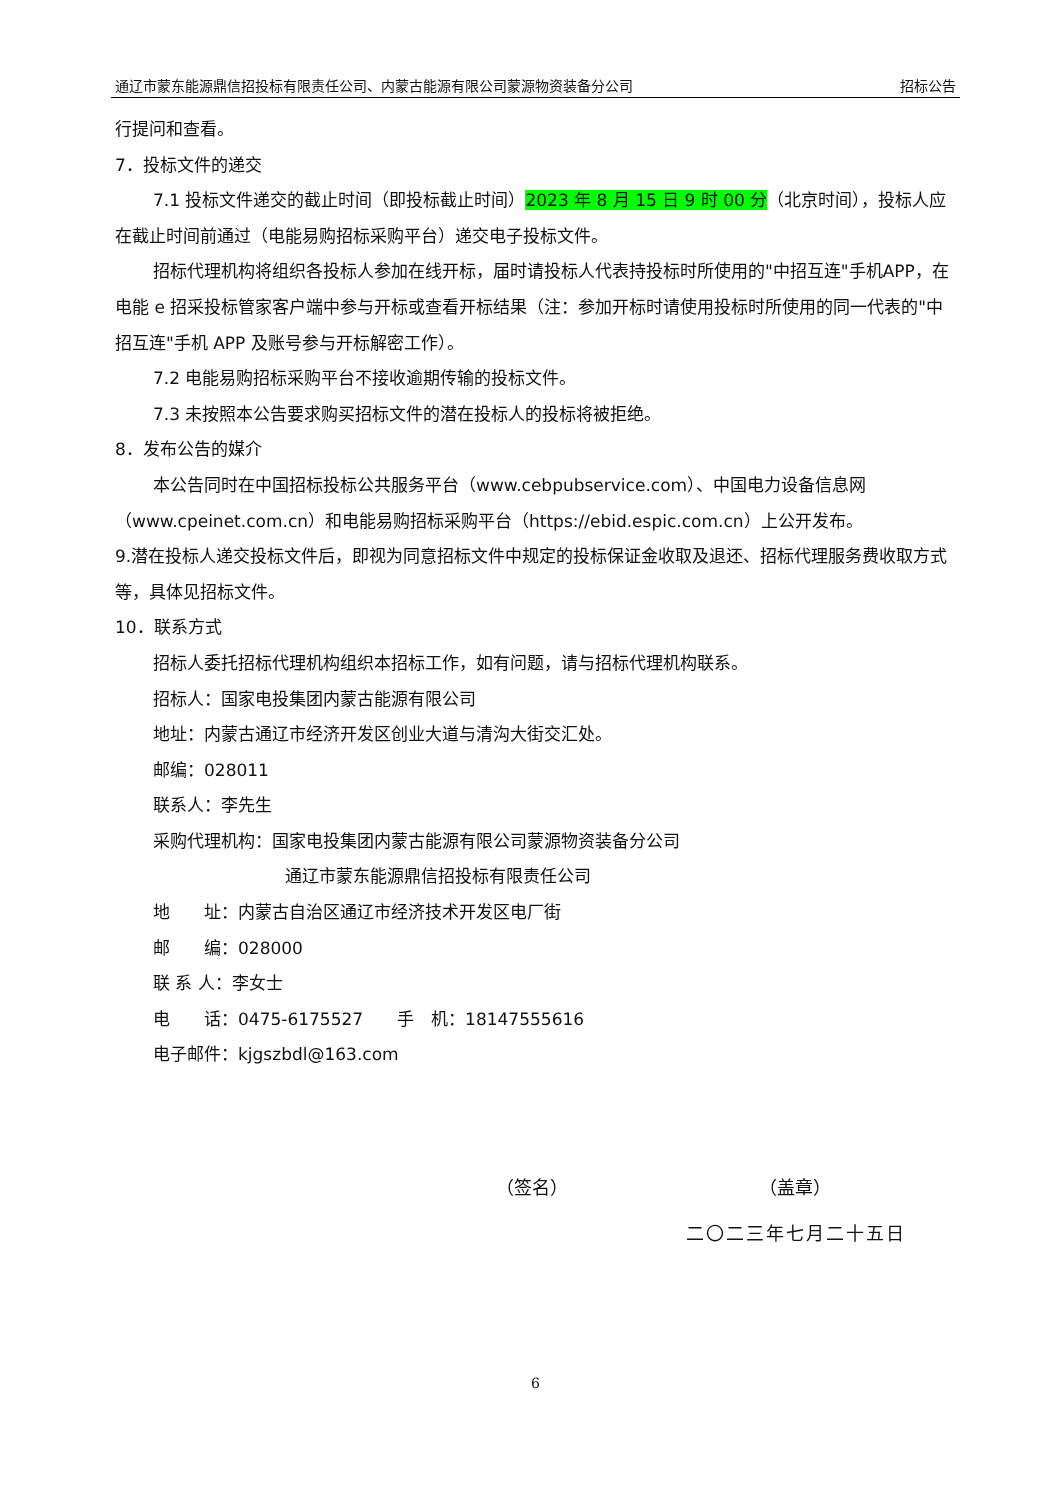通辽市蒙东能源鼎信招投标有限责任公司、内蒙古能源有限公司蒙源物资装备分公司 招标公告
行提问和查看。
7．投标文件的递交
7.1 投标文件递交的截止时间（即投标截止时间）2023 年 8 月 15 日 9 时 00 分（北京时间），投标人应在截止时间前通过（电能易购招标采购平台）递交电子投标文件。
招标代理机构将组织各投标人参加在线开标，届时请投标人代表持投标时所使用的"中招互连"手机APP，在电能 e 招采投标管家客户端中参与开标或查看开标结果（注：参加开标时请使用投标时所使用的同一代表的"中招互连"手机 APP 及账号参与开标解密工作）。
7.2 电能易购招标采购平台不接收逾期传输的投标文件。
7.3 未按照本公告要求购买招标文件的潜在投标人的投标将被拒绝。
8．发布公告的媒介
本公告同时在中国招标投标公共服务平台（www.cebpubservice.com）、中国电力设备信息网（www.cpeinet.com.cn）和电能易购招标采购平台（https://ebid.espic.com.cn）上公开发布。
9.潜在投标人递交投标文件后，即视为同意招标文件中规定的投标保证金收取及退还、招标代理服务费收取方式等，具体见招标文件。
10．联系方式
招标人委托招标代理机构组织本招标工作，如有问题，请与招标代理机构联系。
招标人：国家电投集团内蒙古能源有限公司
地址：内蒙古通辽市经济开发区创业大道与清沟大街交汇处。
邮编：028011
联系人：李先生
采购代理机构：国家电投集团内蒙古能源有限公司蒙源物资装备分公司
通辽市蒙东能源鼎信招投标有限责任公司
地　　址：内蒙古自治区通辽市经济技术开发区电厂街
邮　　编：028000
联 系 人：李女士
电　　话：0475-6175527　　手　机：18147555616
电子邮件：kjgszbdl@163.com
（签名） （盖章）
二〇二三年七月二十五日
6